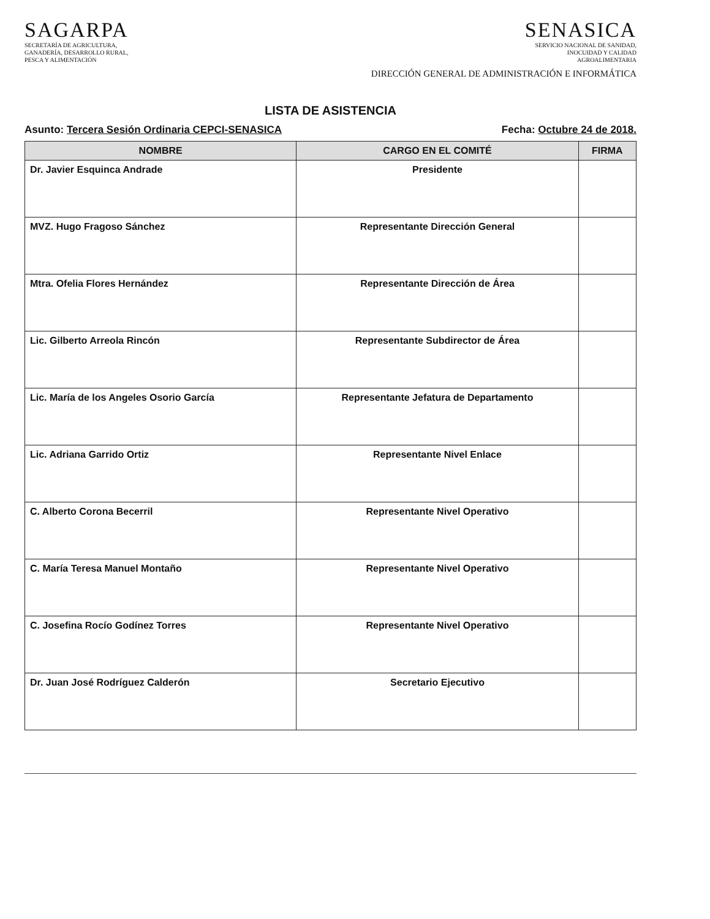SAGARPA
SECRETARÍA DE AGRICULTURA,
GANADERÍA, DESARROLLO RURAL,
PESCA Y ALIMENTACIÓN
SENASICA
SERVICIO NACIONAL DE SANIDAD,
INOCUIDAD Y CALIDAD
AGROALIMENTARIA
DIRECCIÓN GENERAL DE ADMINISTRACIÓN E INFORMÁTICA
LISTA DE ASISTENCIA
Asunto: Tercera Sesión Ordinaria CEPCI-SENASICA Fecha: Octubre 24 de 2018.
| NOMBRE | CARGO EN EL COMITÉ | FIRMA |
| --- | --- | --- |
| Dr. Javier Esquinca Andrade | Presidente | |
| MVZ. Hugo Fragoso Sánchez | Representante Dirección General | |
| Mtra. Ofelia Flores Hernández | Representante Dirección de Área | |
| Lic. Gilberto Arreola Rincón | Representante Subdirector de Área | |
| Lic. María de los Angeles Osorio García | Representante Jefatura de Departamento | |
| Lic. Adriana Garrido Ortiz | Representante Nivel Enlace | |
| C. Alberto Corona Becerril | Representante Nivel Operativo | |
| C. María Teresa Manuel Montaño | Representante Nivel Operativo | |
| C. Josefina Rocío Godínez Torres | Representante Nivel Operativo | |
| Dr. Juan José Rodríguez Calderón | Secretario Ejecutivo | |